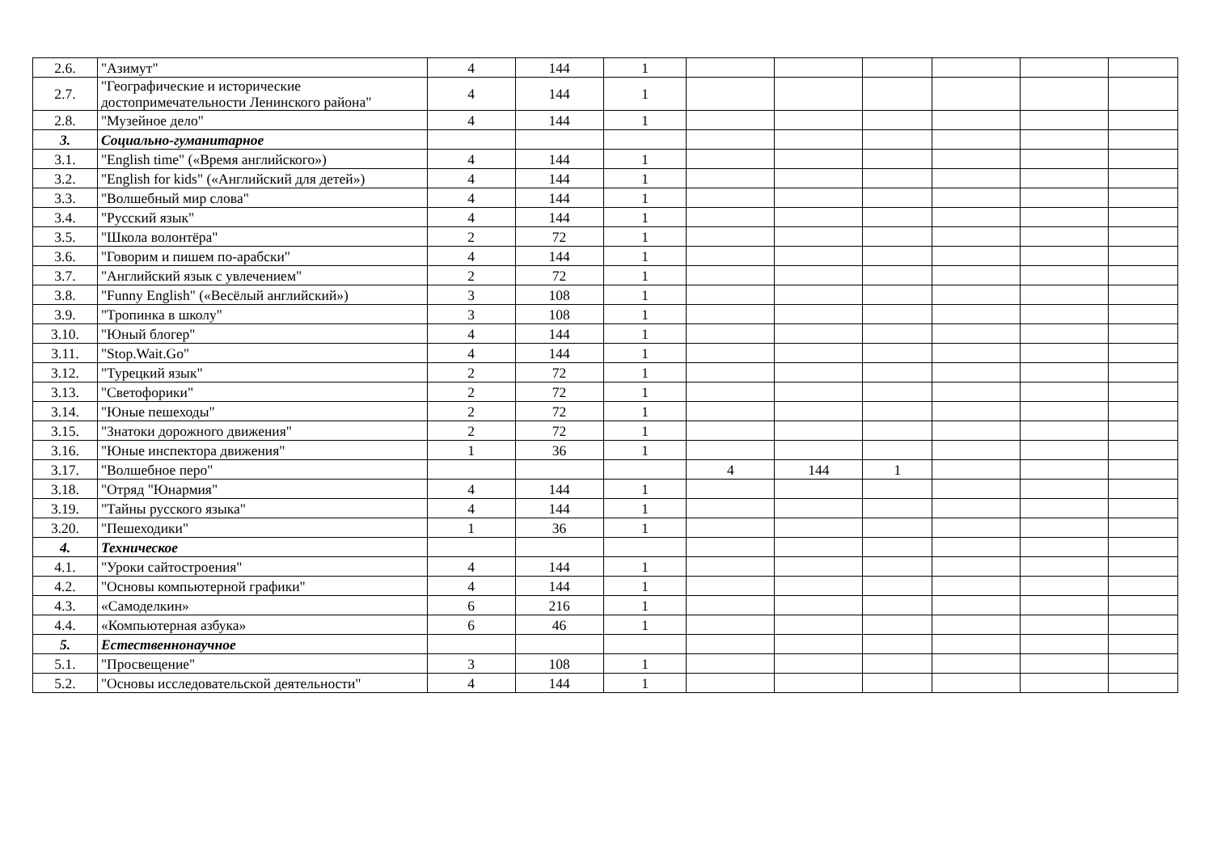| 2.6. | "Азимут" | 4 | 144 | 1 | | | | | | |
| 2.7. | "Географические и исторические достопримечательности Ленинского района" | 4 | 144 | 1 | | | | | | |
| 2.8. | "Музейное дело" | 4 | 144 | 1 | | | | | | |
| 3. | Социально-гуманитарное | | | | | | | | | |
| 3.1. | "English time" («Время английского») | 4 | 144 | 1 | | | | | | |
| 3.2. | "English for kids" («Английский для детей») | 4 | 144 | 1 | | | | | | |
| 3.3. | "Волшебный мир слова" | 4 | 144 | 1 | | | | | | |
| 3.4. | "Русский язык" | 4 | 144 | 1 | | | | | | |
| 3.5. | "Школа волонтёра" | 2 | 72 | 1 | | | | | | |
| 3.6. | "Говорим и пишем по-арабски" | 4 | 144 | 1 | | | | | | |
| 3.7. | "Английский язык с увлечением" | 2 | 72 | 1 | | | | | | |
| 3.8. | "Funny English" («Весёлый английский») | 3 | 108 | 1 | | | | | | |
| 3.9. | "Тропинка в школу" | 3 | 108 | 1 | | | | | | |
| 3.10. | "Юный блогер" | 4 | 144 | 1 | | | | | | |
| 3.11. | "Stop.Wait.Go" | 4 | 144 | 1 | | | | | | |
| 3.12. | "Турецкий язык" | 2 | 72 | 1 | | | | | | |
| 3.13. | "Светофорики" | 2 | 72 | 1 | | | | | | |
| 3.14. | "Юные пешеходы" | 2 | 72 | 1 | | | | | | |
| 3.15. | "Знатоки дорожного движения" | 2 | 72 | 1 | | | | | | |
| 3.16. | "Юные инспектора движения" | 1 | 36 | 1 | | | | | | |
| 3.17. | "Волшебное перо" | | | | 4 | 144 | 1 | | | |
| 3.18. | "Отряд "Юнармия" | 4 | 144 | 1 | | | | | | |
| 3.19. | "Тайны русского языка" | 4 | 144 | 1 | | | | | | |
| 3.20. | "Пешеходики" | 1 | 36 | 1 | | | | | | |
| 4. | Техническое | | | | | | | | | |
| 4.1. | "Уроки сайтостроения" | 4 | 144 | 1 | | | | | | |
| 4.2. | "Основы компьютерной графики" | 4 | 144 | 1 | | | | | | |
| 4.3. | «Самоделкин» | 6 | 216 | 1 | | | | | | |
| 4.4. | «Компьютерная азбука» | 6 | 46 | 1 | | | | | | |
| 5. | Естественнонаучное | | | | | | | | | |
| 5.1. | "Просвещение" | 3 | 108 | 1 | | | | | | |
| 5.2. | "Основы исследовательской деятельности" | 4 | 144 | 1 | | | | | | |